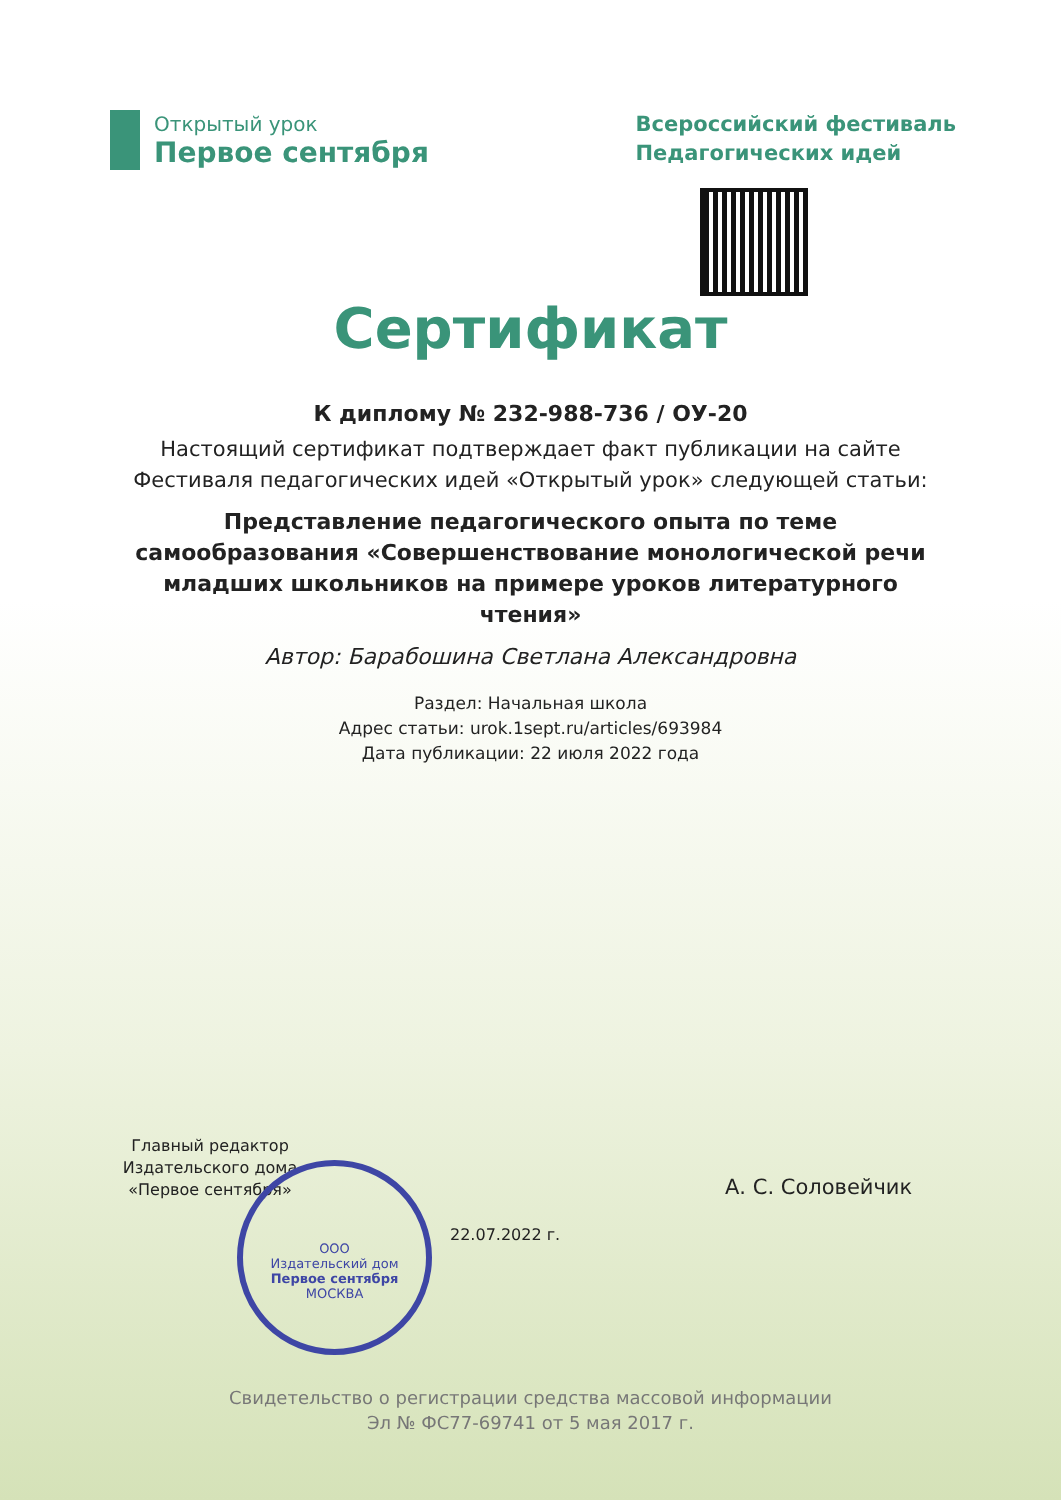Открытый урок
Первое сентября
Всероссийский фестиваль
Педагогических идей
Сертификат
К диплому № 232-988-736 / ОУ-20
Настоящий сертификат подтверждает факт публикации на сайте Фестиваля педагогических идей «Открытый урок» следующей статьи:
Представление педагогического опыта по теме самообразования «Совершенствование монологической речи младших школьников на примере уроков литературного чтения»
Автор: Барабошина Светлана Александровна
Раздел: Начальная школа
Адрес статьи: urok.1sept.ru/articles/693984
Дата публикации: 22 июля 2022 года
Главный редактор Издательского дома «Первое сентября»
ООО
Издательский дом
Первое сентября
МОСКВА
А. С. Соловейчик
22.07.2022 г.
Свидетельство о регистрации средства массовой информации
Эл № ФС77-69741 от 5 мая 2017 г.